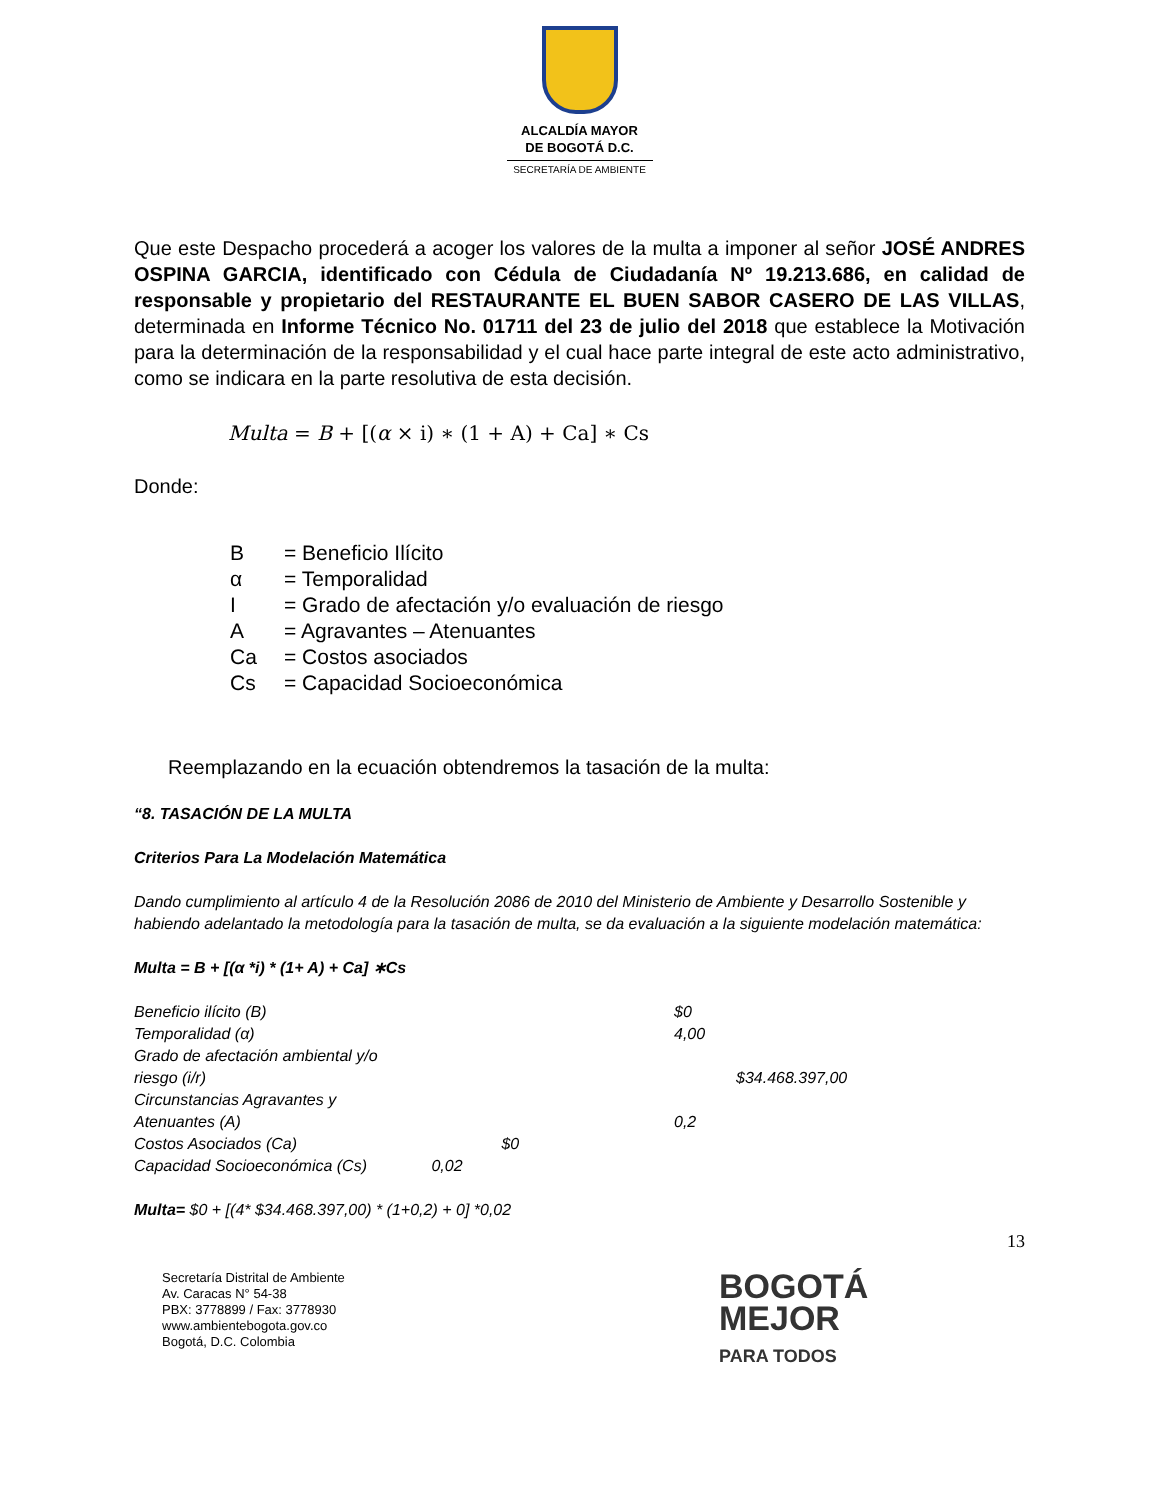ALCALDÍA MAYOR
DE BOGOTÁ D.C.
SECRETARÍA DE AMBIENTE
Que este Despacho procederá a acoger los valores de la multa a imponer al señor JOSÉ ANDRES OSPINA GARCIA, identificado con Cédula de Ciudadanía Nº 19.213.686, en calidad de responsable y propietario del RESTAURANTE EL BUEN SABOR CASERO DE LAS VILLAS, determinada en Informe Técnico No. 01711 del 23 de julio del 2018 que establece la Motivación para la determinación de la responsabilidad y el cual hace parte integral de este acto administrativo, como se indicara en la parte resolutiva de esta decisión.
Multa = B + [(α × i) ∗ (1 + A) + Ca] ∗ Cs
Donde:
| B | = Beneficio Ilícito |
| α | = Temporalidad |
| I | = Grado de afectación y/o evaluación de riesgo |
| A | = Agravantes – Atenuantes |
| Ca | = Costos asociados |
| Cs | = Capacidad Socioeconómica |
Reemplazando en la ecuación obtendremos la tasación de la multa:
“8. TASACIÓN DE LA MULTA
Criterios Para La Modelación Matemática
Dando cumplimiento al artículo 4 de la Resolución 2086 de 2010 del Ministerio de Ambiente y Desarrollo Sostenible y habiendo adelantado la metodología para la tasación de multa, se da evaluación a la siguiente modelación matemática:
Multa = B + [(α *i) * (1+ A) + Ca] ∗Cs
| Beneficio ilícito (B) | $0 |
| Temporalidad (α) | 4,00 |
| Grado de afectación ambiental y/o riesgo (i/r) | $34.468.397,00 |
| Circunstancias Agravantes y Atenuantes (A) | 0,2 |
| Costos Asociados (Ca) $0 | |
| Capacidad Socioeconómica (Cs) 0,02 | |
Multa= $0 + [(4* $34.468.397,00) * (1+0,2) + 0] *0,02
13
Secretaría Distrital de Ambiente
Av. Caracas N° 54-38
PBX: 3778899 / Fax: 3778930
www.ambientebogota.gov.co
Bogotá, D.C. Colombia
BOGOTÁ
MEJOR
PARA TODOS